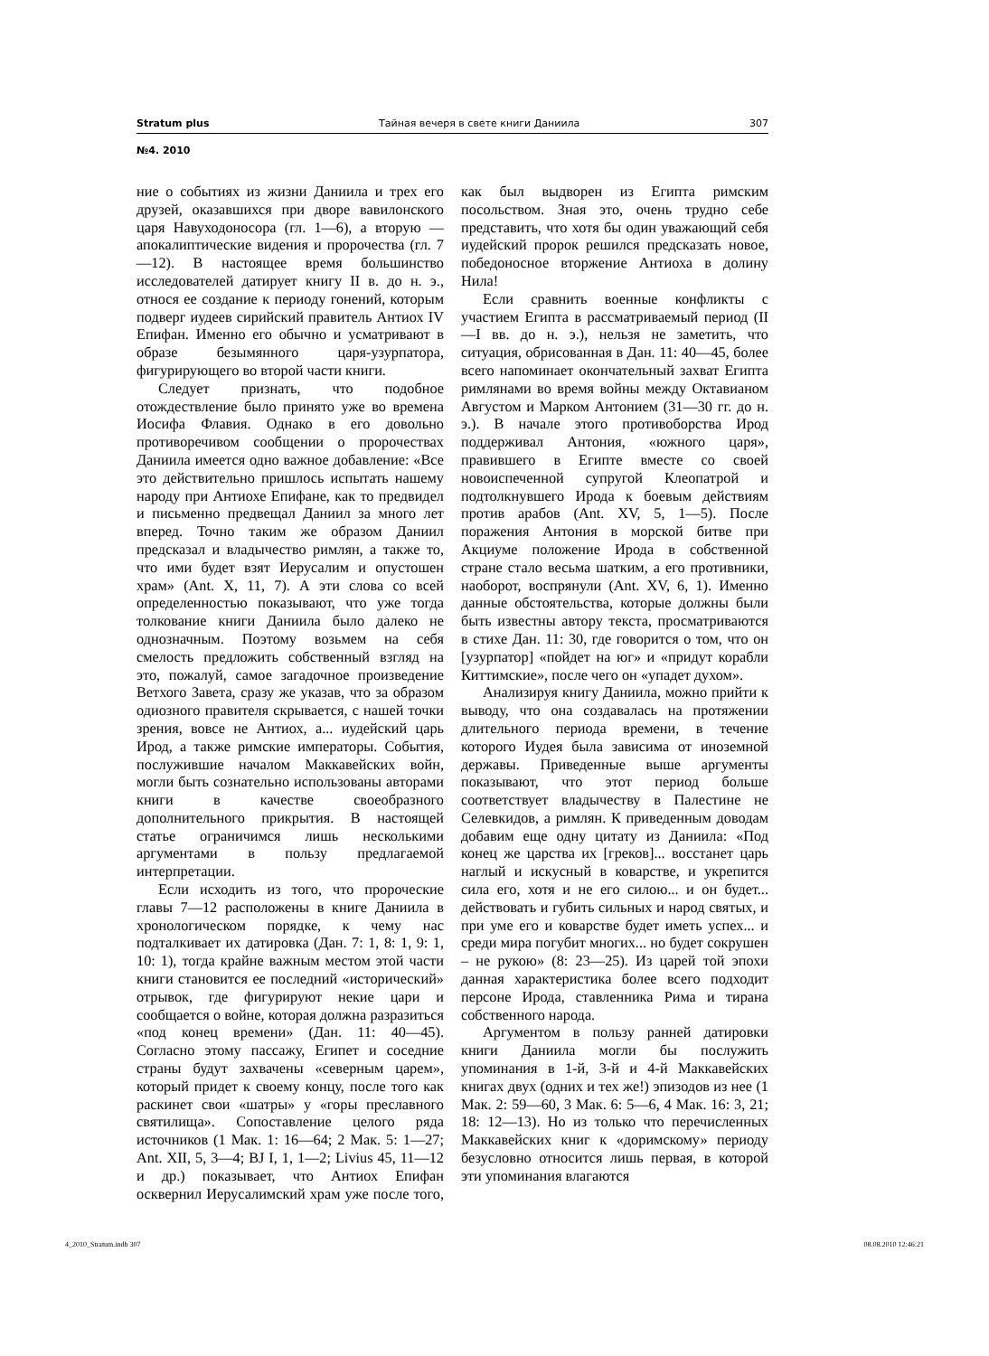Stratum plus Тайная вечеря в свете книги Даниила 307
№4. 2010
ние о событиях из жизни Даниила и трех его друзей, оказавшихся при дворе вавилонского царя Навуходоносора (гл. 1—6), а вторую — апокалиптические видения и пророчества (гл. 7—12). В настоящее время большинство исследователей датирует книгу II в. до н. э., относя ее создание к периоду гонений, которым подверг иудеев сирийский правитель Антиох IV Епифан. Именно его обычно и усматривают в образе безымянного царя-узурпатора, фигурирующего во второй части книги.
Следует признать, что подобное отождествление было принято уже во времена Иосифа Флавия. Однако в его довольно противоречивом сообщении о пророчествах Даниила имеется одно важное добавление: «Все это действительно пришлось испытать нашему народу при Антиохе Епифане, как то предвидел и письменно предвещал Даниил за много лет вперед. Точно таким же образом Даниил предсказал и владычество римлян, а также то, что ими будет взят Иерусалим и опустошен храм» (Ant. X, 11, 7). А эти слова со всей определенностью показывают, что уже тогда толкование книги Даниила было далеко не однозначным. Поэтому возьмем на себя смелость предложить собственный взгляд на это, пожалуй, самое загадочное произведение Ветхого Завета, сразу же указав, что за образом одиозного правителя скрывается, с нашей точки зрения, вовсе не Антиох, а... иудейский царь Ирод, а также римские императоры. События, послужившие началом Маккавейских войн, могли быть сознательно использованы авторами книги в качестве своеобразного дополнительного прикрытия. В настоящей статье ограничимся лишь несколькими аргументами в пользу предлагаемой интерпретации.
Если исходить из того, что пророческие главы 7—12 расположены в книге Даниила в хронологическом порядке, к чему нас подталкивает их датировка (Дан. 7: 1, 8: 1, 9: 1, 10: 1), тогда крайне важным местом этой части книги становится ее последний «исторический» отрывок, где фигурируют некие цари и сообщается о войне, которая должна разразиться «под конец времени» (Дан. 11: 40—45). Согласно этому пассажу, Египет и соседние страны будут захвачены «северным царем», который придет к своему концу, после того как раскинет свои «шатры» у «горы преславного святилища». Сопоставление целого ряда источников (1 Мак. 1: 16—64; 2 Мак. 5: 1—27; Ant. XII, 5, 3—4; BJ I, 1, 1—2; Livius 45, 11—12 и др.) показывает, что Антиох Епифан осквернил Иерусалимский храм уже после того, как был выдворен из Египта римским посольством. Зная это, очень трудно себе представить, что хотя бы один уважающий себя иудейский пророк решился предсказать новое, победоносное вторжение Антиоха в долину Нила!
Если сравнить военные конфликты с участием Египта в рассматриваемый период (II—I вв. до н. э.), нельзя не заметить, что ситуация, обрисованная в Дан. 11: 40—45, более всего напоминает окончательный захват Египта римлянами во время войны между Октавианом Августом и Марком Антонием (31—30 гг. до н. э.). В начале этого противоборства Ирод поддерживал Антония, «южного царя», правившего в Египте вместе со своей новоиспеченной супругой Клеопатрой и подтолкнувшего Ирода к боевым действиям против арабов (Ant. XV, 5, 1—5). После поражения Антония в морской битве при Акциуме положение Ирода в собственной стране стало весьма шатким, а его противники, наоборот, воспрянули (Ant. XV, 6, 1). Именно данные обстоятельства, которые должны были быть известны автору текста, просматриваются в стихе Дан. 11: 30, где говорится о том, что он [узурпатор] «пойдет на юг» и «придут корабли Киттимские», после чего он «упадет духом».
Анализируя книгу Даниила, можно прийти к выводу, что она создавалась на протяжении длительного периода времени, в течение которого Иудея была зависима от иноземной державы. Приведенные выше аргументы показывают, что этот период больше соответствует владычеству в Палестине не Селевкидов, а римлян. К приведенным доводам добавим еще одну цитату из Даниила: «Под конец же царства их [греков]... восстанет царь наглый и искусный в коварстве, и укрепится сила его, хотя и не его силою... и он будет... действовать и губить сильных и народ святых, и при уме его и коварстве будет иметь успех... и среди мира погубит многих... но будет сокрушен – не рукою» (8: 23—25). Из царей той эпохи данная характеристика более всего подходит персоне Ирода, ставленника Рима и тирана собственного народа.
Аргументом в пользу ранней датировки книги Даниила могли бы послужить упоминания в 1-й, 3-й и 4-й Маккавейских книгах двух (одних и тех же!) эпизодов из нее (1 Мак. 2: 59—60, 3 Мак. 6: 5—6, 4 Мак. 16: 3, 21; 18: 12—13). Но из только что перечисленных Маккавейских книг к «доримскому» периоду безусловно относится лишь первая, в которой эти упоминания влагаются
4_2010_Stratum.indb 307 08.08.2010 12:46:21